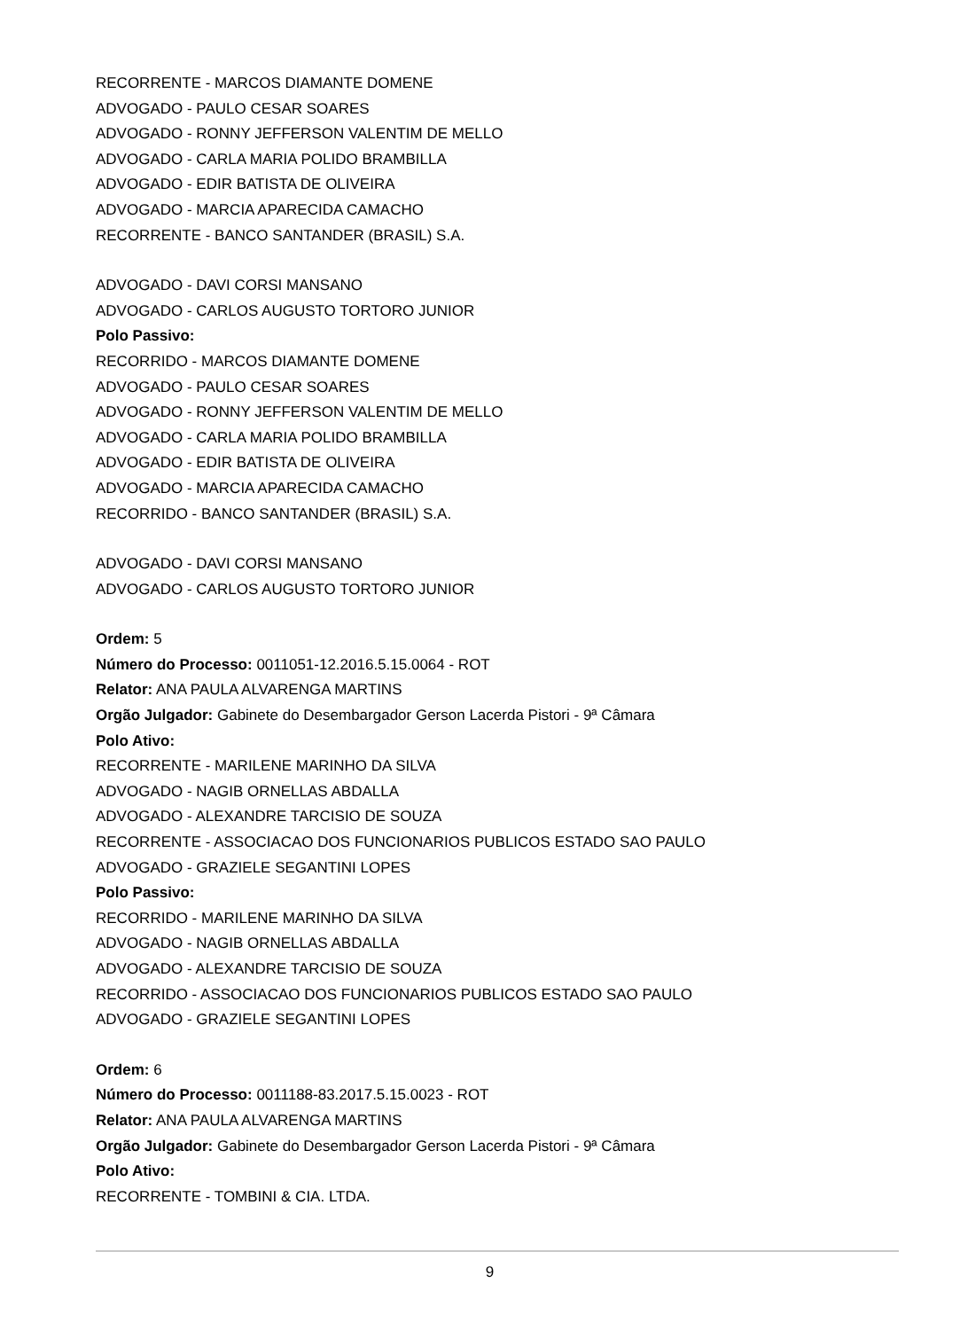RECORRENTE - MARCOS DIAMANTE DOMENE
ADVOGADO - PAULO CESAR SOARES
ADVOGADO - RONNY JEFFERSON VALENTIM DE MELLO
ADVOGADO - CARLA MARIA POLIDO BRAMBILLA
ADVOGADO - EDIR BATISTA DE OLIVEIRA
ADVOGADO - MARCIA APARECIDA CAMACHO
RECORRENTE - BANCO SANTANDER (BRASIL) S.A.
ADVOGADO - DAVI CORSI MANSANO
ADVOGADO - CARLOS AUGUSTO TORTORO JUNIOR
Polo Passivo:
RECORRIDO - MARCOS DIAMANTE DOMENE
ADVOGADO - PAULO CESAR SOARES
ADVOGADO - RONNY JEFFERSON VALENTIM DE MELLO
ADVOGADO - CARLA MARIA POLIDO BRAMBILLA
ADVOGADO - EDIR BATISTA DE OLIVEIRA
ADVOGADO - MARCIA APARECIDA CAMACHO
RECORRIDO - BANCO SANTANDER (BRASIL) S.A.
ADVOGADO - DAVI CORSI MANSANO
ADVOGADO - CARLOS AUGUSTO TORTORO JUNIOR
Ordem: 5
Número do Processo: 0011051-12.2016.5.15.0064 - ROT
Relator: ANA PAULA ALVARENGA MARTINS
Orgão Julgador: Gabinete do Desembargador Gerson Lacerda Pistori - 9ª Câmara
Polo Ativo:
RECORRENTE - MARILENE MARINHO DA SILVA
ADVOGADO - NAGIB ORNELLAS ABDALLA
ADVOGADO - ALEXANDRE TARCISIO DE SOUZA
RECORRENTE - ASSOCIACAO DOS FUNCIONARIOS PUBLICOS ESTADO SAO PAULO
ADVOGADO - GRAZIELE SEGANTINI LOPES
Polo Passivo:
RECORRIDO - MARILENE MARINHO DA SILVA
ADVOGADO - NAGIB ORNELLAS ABDALLA
ADVOGADO - ALEXANDRE TARCISIO DE SOUZA
RECORRIDO - ASSOCIACAO DOS FUNCIONARIOS PUBLICOS ESTADO SAO PAULO
ADVOGADO - GRAZIELE SEGANTINI LOPES
Ordem: 6
Número do Processo: 0011188-83.2017.5.15.0023 - ROT
Relator: ANA PAULA ALVARENGA MARTINS
Orgão Julgador: Gabinete do Desembargador Gerson Lacerda Pistori - 9ª Câmara
Polo Ativo:
RECORRENTE - TOMBINI & CIA. LTDA.
9